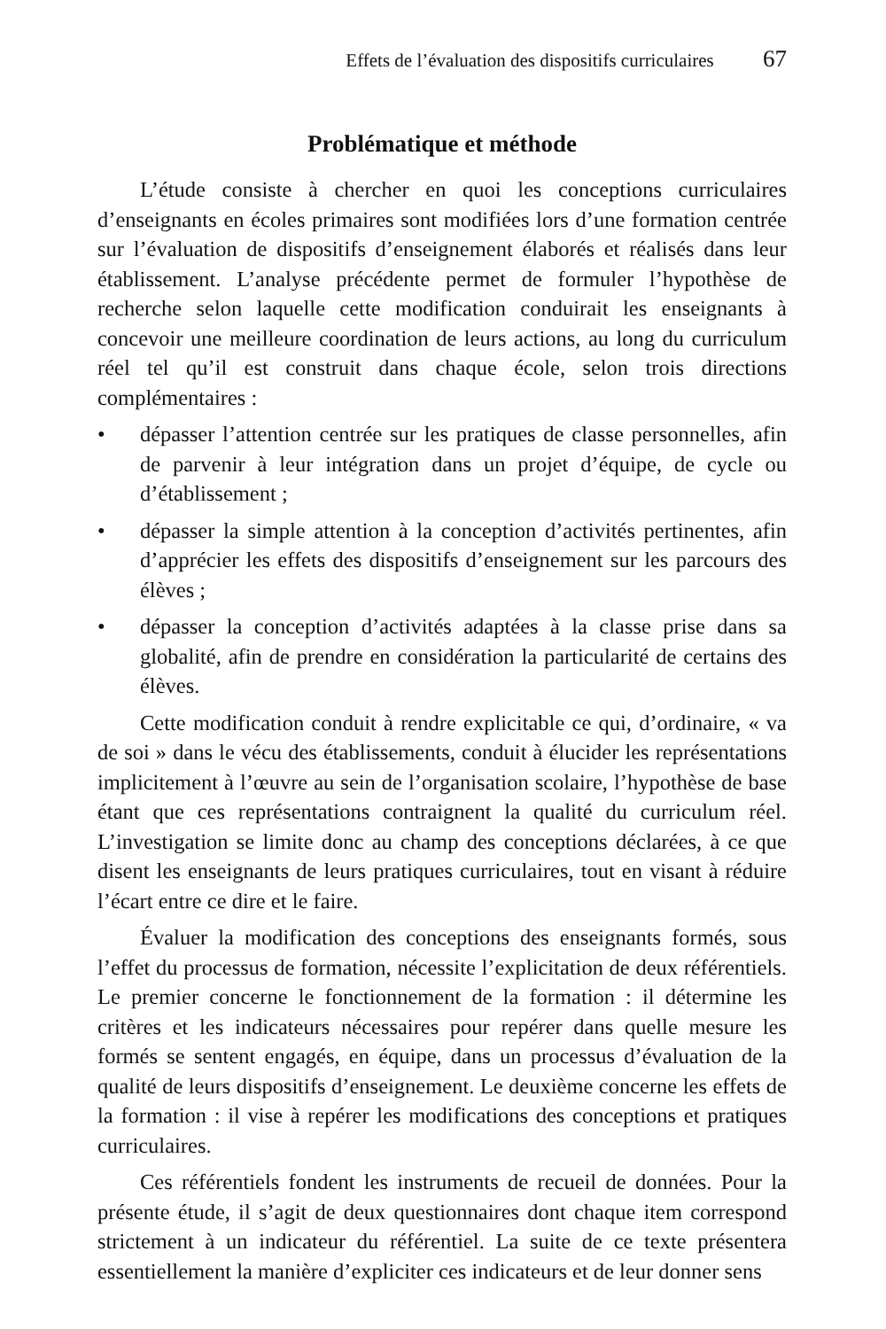Effets de l’évaluation des dispositifs curriculaires 67
Problématique et méthode
L’étude consiste à chercher en quoi les conceptions curriculaires d’enseignants en écoles primaires sont modifiées lors d’une formation centrée sur l’évaluation de dispositifs d’enseignement élaborés et réalisés dans leur établissement. L’analyse précédente permet de formuler l’hypothèse de recherche selon laquelle cette modification conduirait les enseignants à concevoir une meilleure coordination de leurs actions, au long du curriculum réel tel qu’il est construit dans chaque école, selon trois directions complémentaires :
• dépasser l’attention centrée sur les pratiques de classe personnelles, afin de parvenir à leur intégration dans un projet d’équipe, de cycle ou d’établissement ;
• dépasser la simple attention à la conception d’activités pertinentes, afin d’apprécier les effets des dispositifs d’enseignement sur les parcours des élèves ;
• dépasser la conception d’activités adaptées à la classe prise dans sa globalité, afin de prendre en considération la particularité de certains des élèves.
Cette modification conduit à rendre explicitable ce qui, d’ordinaire, « va de soi » dans le vécu des établissements, conduit à élucider les représentations implicitement à l’œuvre au sein de l’organisation scolaire, l’hypothèse de base étant que ces représentations contraignent la qualité du curriculum réel. L’investigation se limite donc au champ des conceptions déclarées, à ce que disent les enseignants de leurs pratiques curriculaires, tout en visant à réduire l’écart entre ce dire et le faire.
Évaluer la modification des conceptions des enseignants formés, sous l’effet du processus de formation, nécessite l’explicitation de deux référentiels. Le premier concerne le fonctionnement de la formation : il détermine les critères et les indicateurs nécessaires pour repérer dans quelle mesure les formés se sentent engagés, en équipe, dans un processus d’évaluation de la qualité de leurs dispositifs d’enseignement. Le deuxième concerne les effets de la formation : il vise à repérer les modifications des conceptions et pratiques curriculaires.
Ces référentiels fondent les instruments de recueil de données. Pour la présente étude, il s’agit de deux questionnaires dont chaque item correspond strictement à un indicateur du référentiel. La suite de ce texte présentera essentiellement la manière d’expliciter ces indicateurs et de leur donner sens